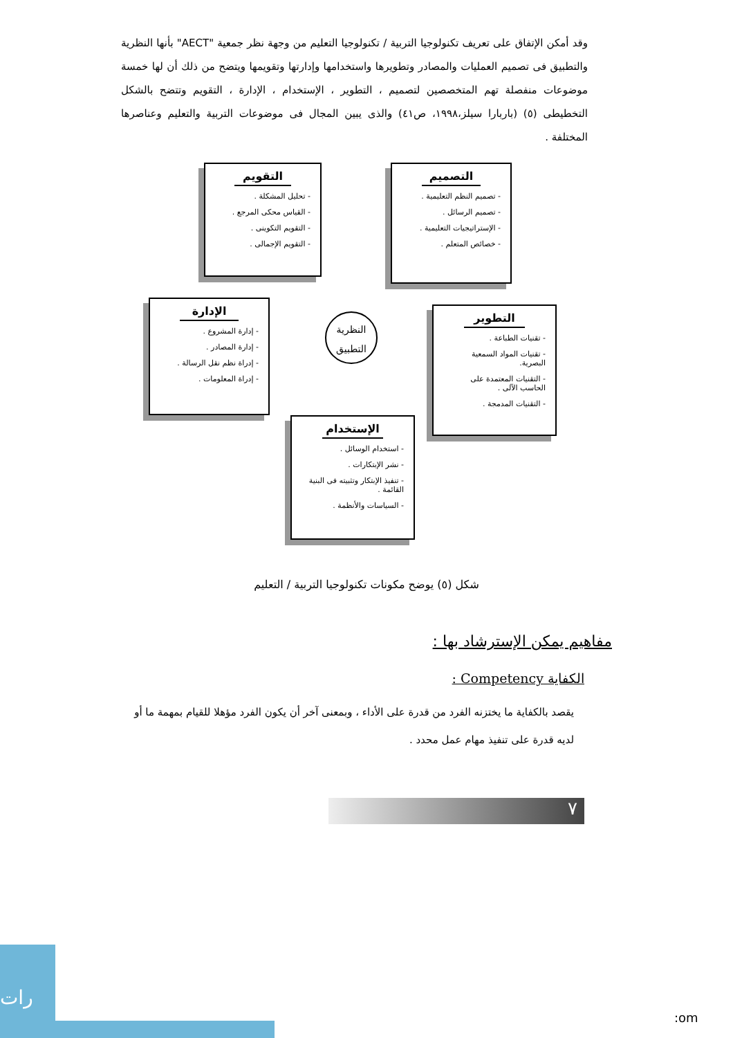وقد أمكن الإتفاق على تعريف تكنولوجيا التربية / تكنولوجيا التعليم من وجهة نظر جمعية "AECT" بأنها النظرية والتطبيق فى تصميم العمليات والمصادر وتطويرها واستخدامها وإدارتها وتقويمها ويتضح من ذلك أن لها خمسة موضوعات منفصلة تهم المتخصصين لتصميم ، التطوير ، الإستخدام ، الإدارة ، التقويم وتتضح بالشكل التخطيطى (٥) (باربارا سيلز،١٩٩٨، ص٤١) والذى يبين المجال فى موضوعات التربية والتعليم وعناصرها المختلفة .
التقويم
- تحليل المشكلة .
- القياس محكى المرجع .
- التقويم التكوينى .
- التقويم الإجمالى .
التصميم
- تصميم النظم التعليمية .
- تصميم الرسائل .
- الإستراتيجيات التعليمية .
- خصائص المتعلم .
الإدارة
- إدارة المشروع .
- إدارة المصادر .
- إدراة نظم نقل الرسالة .
- إدراة المعلومات .
النظرية
التطبيق
التطوير
- تقنيات الطباعة .
- تقنيات المواد السمعية البصرية.
- التقنيات المعتمدة على الحاسب الآلى .
- التقنيات المدمجة .
الإستخدام
- استخدام الوسائل .
- نشر الإبتكارات .
- تنفيذ الإبتكار وتثبيته فى البنية القائمة .
- السياسات والأنظمة .
شكل (٥) يوضح مكونات تكنولوجيا التربية / التعليم
مفاهيم يمكن الإسترشاد بها :
الكفاية Competency :
يقصد بالكفاية ما يختزنه الفرد من قدرة على الأداء ، وبمعنى آخر أن يكون الفرد مؤهلا للقيام بمهمة ما أو لديه قدرة على تنفيذ مهام عمل محدد .
٧
رات
:om